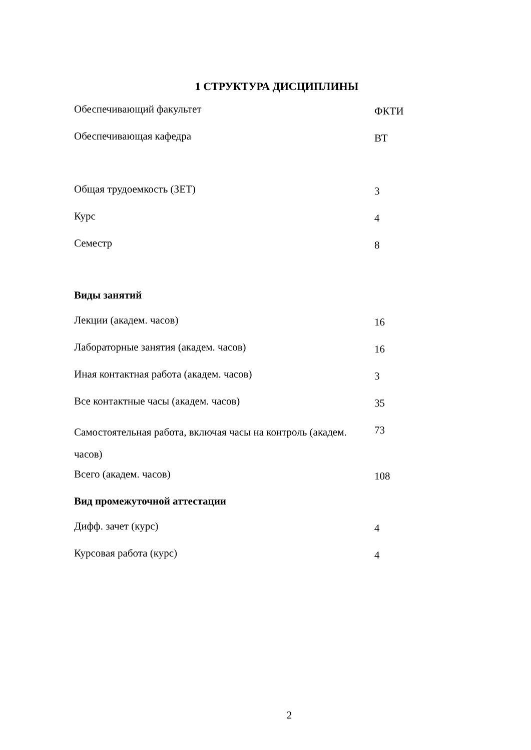1 СТРУКТУРА ДИСЦИПЛИНЫ
| Обеспечивающий факультет | ФКТИ |
| Обеспечивающая кафедра | ВТ |
| Общая трудоемкость (ЗЕТ) | 3 |
| Курс | 4 |
| Семестр | 8 |
| Виды занятий | |
| Лекции (академ. часов) | 16 |
| Лабораторные занятия (академ. часов) | 16 |
| Иная контактная работа (академ. часов) | 3 |
| Все контактные часы (академ. часов) | 35 |
| Самостоятельная работа, включая часы на контроль (академ. часов) | 73 |
| Всего (академ. часов) | 108 |
| Вид промежуточной аттестации | |
| Дифф. зачет (курс) | 4 |
| Курсовая работа (курс) | 4 |
2